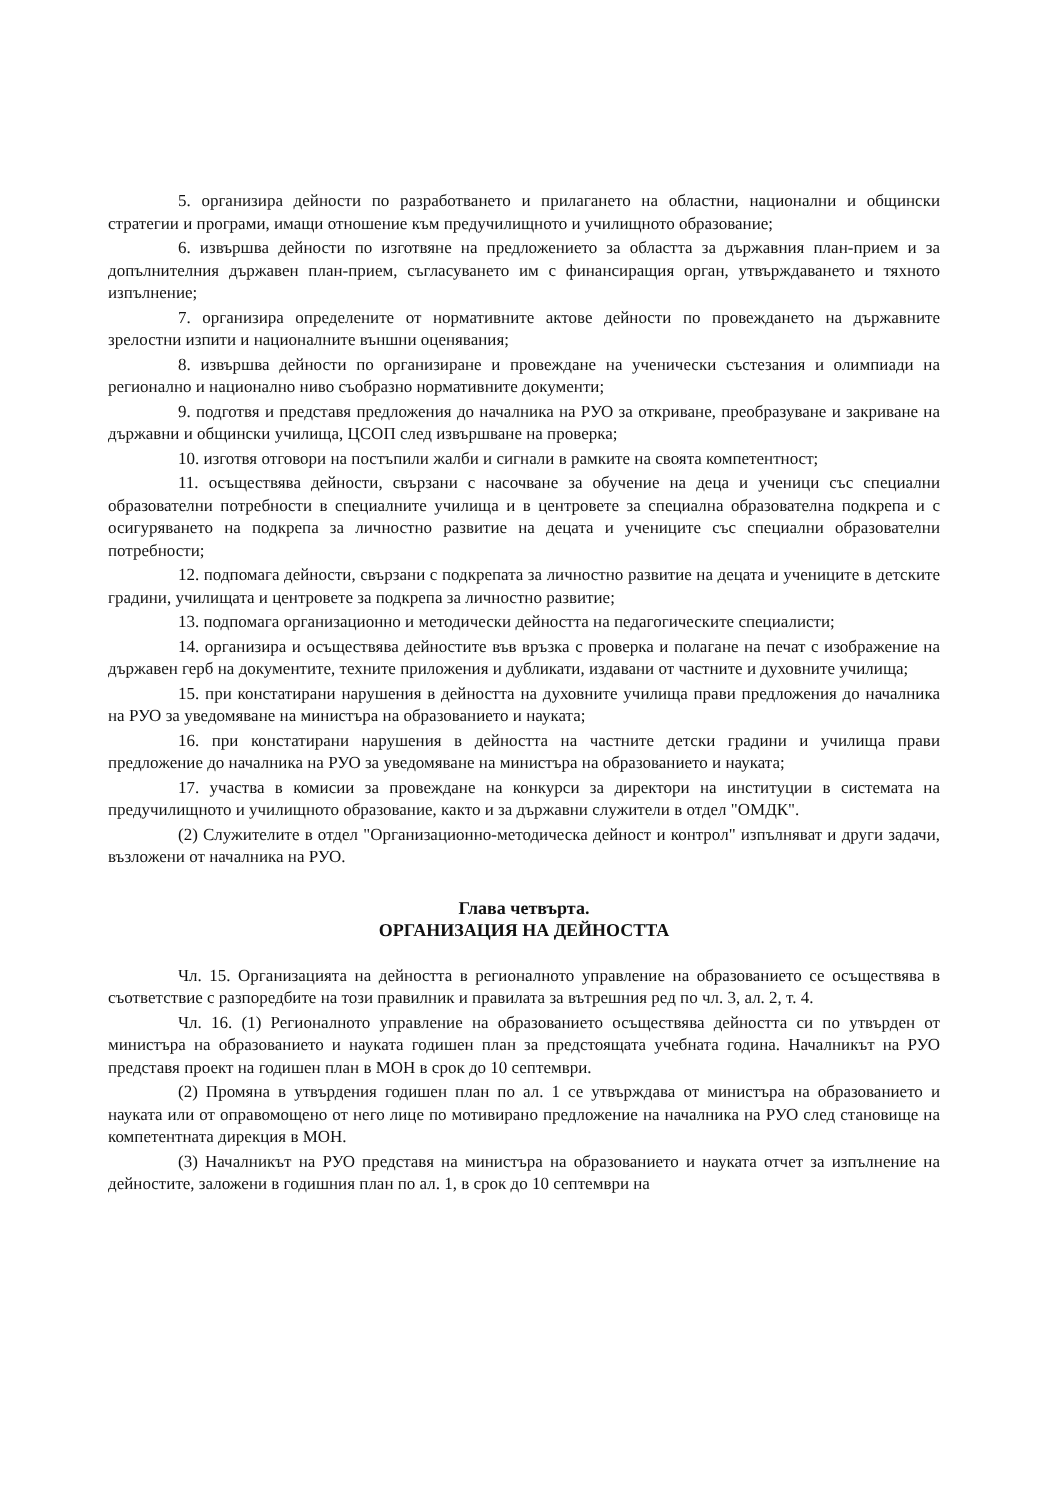5. организира дейности по разработването и прилагането на областни, национални и общински стратегии и програми, имащи отношение към предучилищното и училищното образование;
6. извършва дейности по изготвяне на предложението за областта за държавния план-прием и за допълнителния държавен план-прием, съгласуването им с финансиращия орган, утвърждаването и тяхното изпълнение;
7. организира определените от нормативните актове дейности по провеждането на държавните зрелостни изпити и националните външни оценявания;
8. извършва дейности по организиране и провеждане на ученически състезания и олимпиади на регионално и национално ниво съобразно нормативните документи;
9. подготвя и представя предложения до началника на РУО за откриване, преобразуване и закриване на държавни и общински училища, ЦСОП след извършване на проверка;
10. изготвя отговори на постъпили жалби и сигнали в рамките на своята компетентност;
11. осъществява дейности, свързани с насочване за обучение на деца и ученици със специални образователни потребности в специалните училища и в центровете за специална образователна подкрепа и с осигуряването на подкрепа за личностно развитие на децата и учениците със специални образователни потребности;
12. подпомага дейности, свързани с подкрепата за личностно развитие на децата и учениците в детските градини, училищата и центровете за подкрепа за личностно развитие;
13. подпомага организационно и методически дейността на педагогическите специалисти;
14. организира и осъществява дейностите във връзка с проверка и полагане на печат с изображение на държавен герб на документите, техните приложения и дубликати, издавани от частните и духовните училища;
15. при констатирани нарушения в дейността на духовните училища прави предложения до началника на РУО за уведомяване на министъра на образованието и науката;
16. при констатирани нарушения в дейността на частните детски градини и училища прави предложение до началника на РУО за уведомяване на министъра на образованието и науката;
17. участва в комисии за провеждане на конкурси за директори на институции в системата на предучилищното и училищното образование, както и за държавни служители в отдел "ОМДК".
(2) Служителите в отдел "Организационно-методическа дейност и контрол" изпълняват и други задачи, възложени от началника на РУО.
Глава четвърта.
ОРГАНИЗАЦИЯ НА ДЕЙНОСТТА
Чл. 15. Организацията на дейността в регионалното управление на образованието се осъществява в съответствие с разпоредбите на този правилник и правилата за вътрешния ред по чл. 3, ал. 2, т. 4.
Чл. 16. (1) Регионалното управление на образованието осъществява дейността си по утвърден от министъра на образованието и науката годишен план за предстоящата учебната година. Началникът на РУО представя проект на годишен план в МОН в срок до 10 септември.
(2) Промяна в утвърдения годишен план по ал. 1 се утвърждава от министъра на образованието и науката или от оправомощено от него лице по мотивирано предложение на началника на РУО след становище на компетентната дирекция в МОН.
(3) Началникът на РУО представя на министъра на образованието и науката отчет за изпълнение на дейностите, заложени в годишния план по ал. 1, в срок до 10 септември на